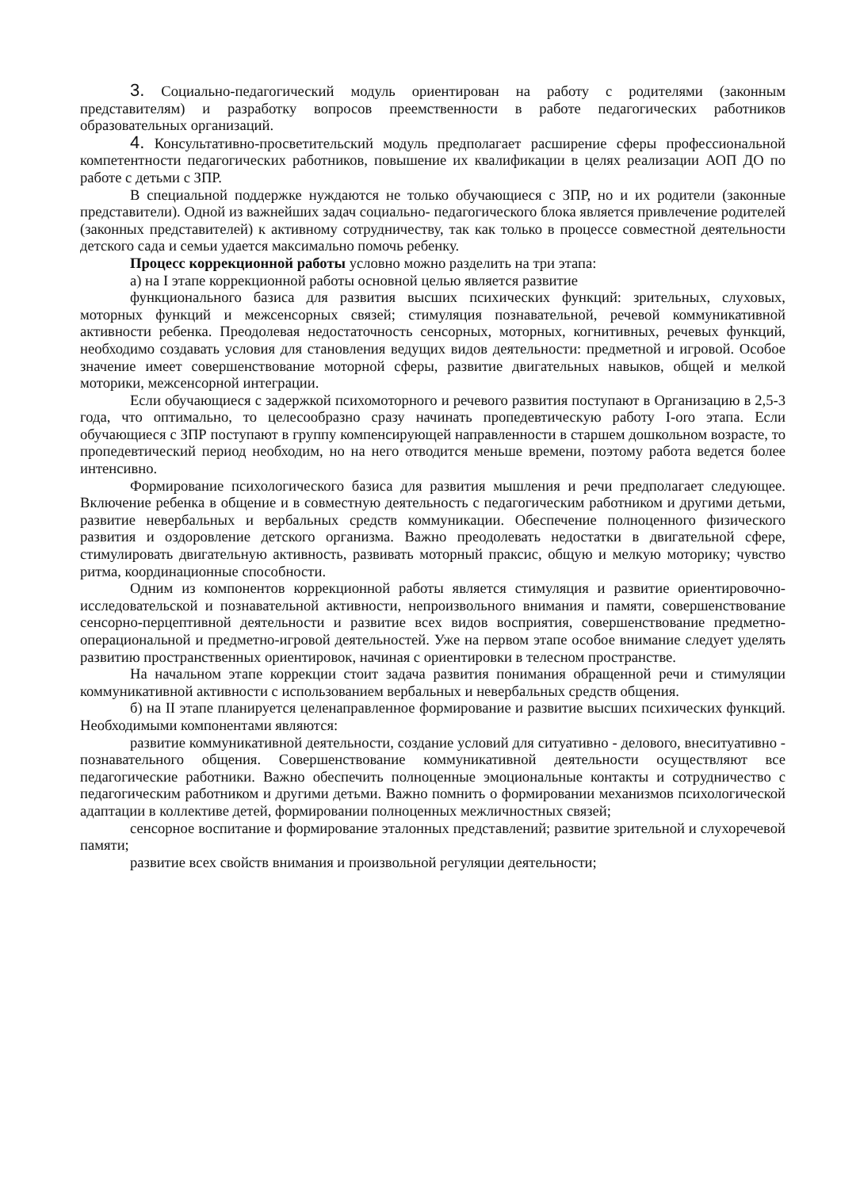3. Социально-педагогический модуль ориентирован на работу с родителями (законным представителям) и разработку вопросов преемственности в работе педагогических работников образовательных организаций.
4. Консультативно-просветительский модуль предполагает расширение сферы профессиональной компетентности педагогических работников, повышение их квалификации в целях реализации АОП ДО по работе с детьми с ЗПР.
В специальной поддержке нуждаются не только обучающиеся с ЗПР, но и их родители (законные представители). Одной из важнейших задач социально- педагогического блока является привлечение родителей (законных представителей) к активному сотрудничеству, так как только в процессе совместной деятельности детского сада и семьи удается максимально помочь ребенку.
Процесс коррекционной работы условно можно разделить на три этапа:
а) на I этапе коррекционной работы основной целью является развитие
функционального базиса для развития высших психических функций: зрительных, слуховых, моторных функций и межсенсорных связей; стимуляция познавательной, речевой коммуникативной активности ребенка. Преодолевая недостаточность сенсорных, моторных, когнитивных, речевых функций, необходимо создавать условия для становления ведущих видов деятельности: предметной и игровой. Особое значение имеет совершенствование моторной сферы, развитие двигательных навыков, общей и мелкой моторики, межсенсорной интеграции.
Если обучающиеся с задержкой психомоторного и речевого развития поступают в Организацию в 2,5-3 года, что оптимально, то целесообразно сразу начинать пропедевтическую работу I-oro этапа. Если обучающиеся с ЗПР поступают в группу компенсирующей направленности в старшем дошкольном возрасте, то пропедевтический период необходим, но на него отводится меньше времени, поэтому работа ведется более интенсивно.
Формирование психологического базиса для развития мышления и речи предполагает следующее. Включение ребенка в общение и в совместную деятельность с педагогическим работником и другими детьми, развитие невербальных и вербальных средств коммуникации. Обеспечение полноценного физического развития и оздоровление детского организма. Важно преодолевать недостатки в двигательной сфере, стимулировать двигательную активность, развивать моторный праксис, общую и мелкую моторику; чувство ритма, координационные способности.
Одним из компонентов коррекционной работы является стимуляция и развитие ориентировочно-исследовательской и познавательной активности, непроизвольного внимания и памяти, совершенствование сенсорно-перцептивной деятельности и развитие всех видов восприятия, совершенствование предметно-операциональной и предметно-игровой деятельностей. Уже на первом этапе особое внимание следует уделять развитию пространственных ориентировок, начиная с ориентировки в телесном пространстве.
На начальном этапе коррекции стоит задача развития понимания обращенной речи и стимуляции коммуникативной активности с использованием вербальных и невербальных средств общения.
б) на II этапе планируется целенаправленное формирование и развитие высших психических функций. Необходимыми компонентами являются:
развитие коммуникативной деятельности, создание условий для ситуативно - делового, внеситуативно - познавательного общения. Совершенствование коммуникативной деятельности осуществляют все педагогические работники. Важно обеспечить полноценные эмоциональные контакты и сотрудничество с педагогическим работником и другими детьми. Важно помнить о формировании механизмов психологической адаптации в коллективе детей, формировании полноценных межличностных связей;
сенсорное воспитание и формирование эталонных представлений; развитие зрительной и слухоречевой памяти;
развитие всех свойств внимания и произвольной регуляции деятельности;